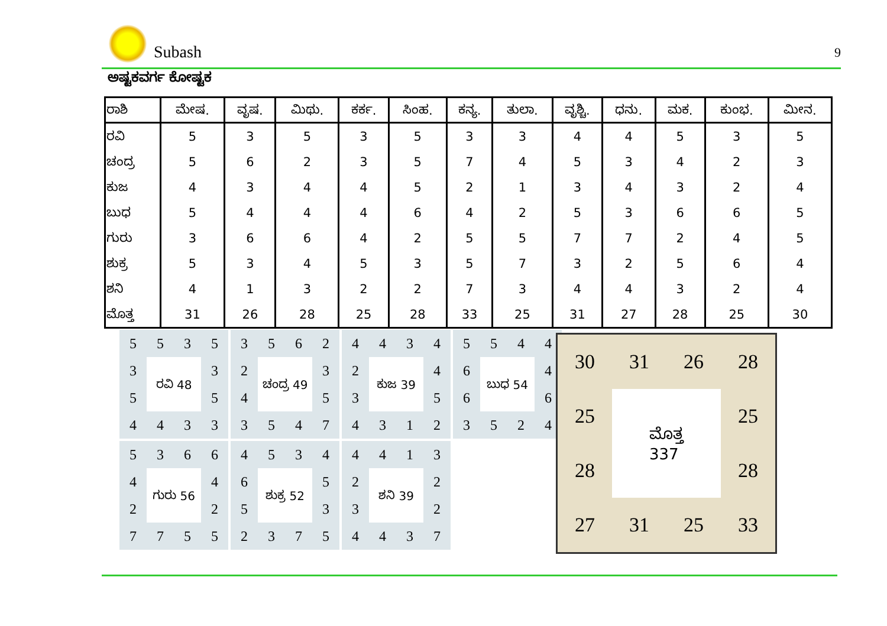Subash
9
ಅಷ್ಟಕವರ್ಗ ಕೋಷ್ಟಕ
| ರಾಶಿ | ಮೇಷ. | ವೃಷ. | ಮಿಥು. | ಕರ್ಕ. | ಸಿಂಹ. | ಕನ್ಯ. | ತುಲಾ. | ವೃಶ್ಚಿ. | ಧನು. | ಮಕ. | ಕುಂಭ. | ಮೀನ. |
| --- | --- | --- | --- | --- | --- | --- | --- | --- | --- | --- | --- | --- |
| ರವಿ | 5 | 3 | 5 | 3 | 5 | 3 | 3 | 4 | 4 | 5 | 3 | 5 |
| ಚಂದ್ರ | 5 | 6 | 2 | 3 | 5 | 7 | 4 | 5 | 3 | 4 | 2 | 3 |
| ಕುಜ | 4 | 3 | 4 | 4 | 5 | 2 | 1 | 3 | 4 | 3 | 2 | 4 |
| ಬುಧ | 5 | 4 | 4 | 4 | 6 | 4 | 2 | 5 | 3 | 6 | 6 | 5 |
| ಗುರು | 3 | 6 | 6 | 4 | 2 | 5 | 5 | 7 | 7 | 2 | 4 | 5 |
| ಶುಕ್ರ | 5 | 3 | 4 | 5 | 3 | 5 | 7 | 3 | 2 | 5 | 6 | 4 |
| ಶನಿ | 4 | 1 | 3 | 2 | 2 | 7 | 3 | 4 | 4 | 3 | 2 | 4 |
| ಮೊತ್ತ | 31 | 26 | 28 | 25 | 28 | 33 | 25 | 31 | 27 | 28 | 25 | 30 |
5
5
3
5
3
ರವಿ 48
3
5
5
4
4
3
3
3
5
6
2
2
ಚಂದ್ರ 49
3
4
5
3
5
4
7
4
4
3
4
2
ಕುಜ 39
4
3
5
4
3
1
2
5
5
4
4
6
ಬುಧ 54
4
6
6
3
5
2
4
5
3
6
6
4
ಗುರು 56
4
2
2
7
7
5
5
4
5
3
4
6
ಶುಕ್ರ 52
5
5
3
2
3
7
5
4
4
1
3
2
ಶನಿ 39
2
3
2
4
4
3
7
30
31
26
28
25
ಮೊತ್ತ
337
25
28
28
27
31
25
33